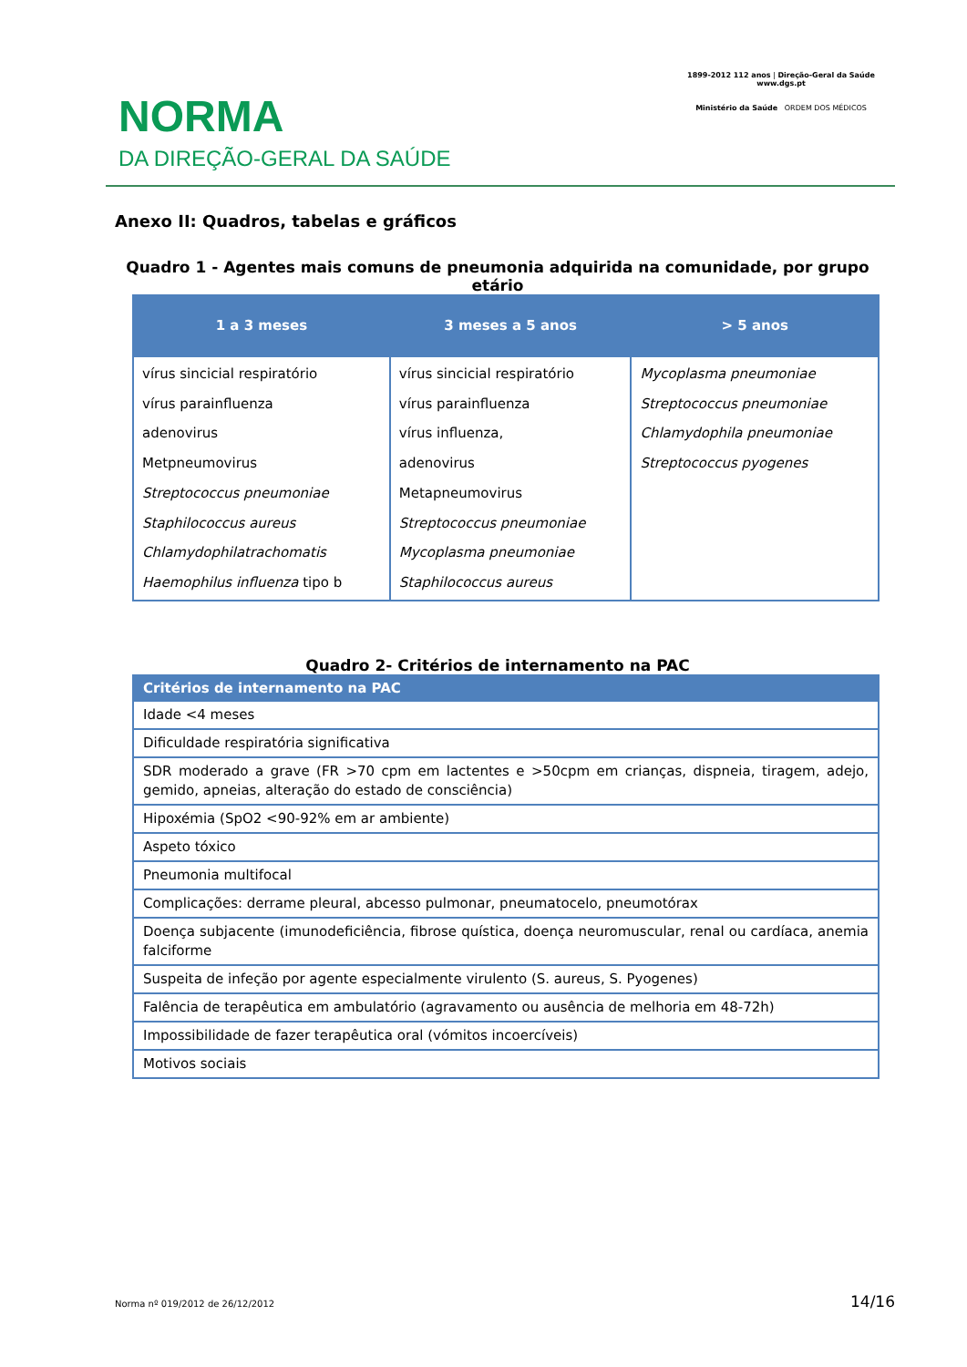NORMA
DA DIREÇÃO-GERAL DA SAÚDE
1899-2012 112 anos | Direção-Geral da Saúde
www.dgs.pt
Ministério da Saúde ORDEM DOS MÉDICOS
Anexo II: Quadros, tabelas e gráficos
Quadro 1 - Agentes mais comuns de pneumonia adquirida na comunidade, por grupo etário
| 1 a 3 meses | 3 meses a 5 anos | > 5 anos |
| --- | --- | --- |
| vírus sincicial respiratório vírus parainfluenza adenovirus Metpneumovirus Streptococcus pneumoniae Staphilococcus aureus Chlamydophilatrachomatis Haemophilus influenza tipo b | vírus sincicial respiratório vírus parainfluenza vírus influenza, adenovirus Metapneumovirus Streptococcus pneumoniae Mycoplasma pneumoniae Staphilococcus aureus | Mycoplasma pneumoniae Streptococcus pneumoniae Chlamydophila pneumoniae Streptococcus pyogenes |
Quadro 2- Critérios de internamento na PAC
| Critérios de internamento na PAC |
| --- |
| Idade <4 meses |
| Dificuldade respiratória significativa |
| SDR moderado a grave (FR >70 cpm em lactentes e >50cpm em crianças, dispneia, tiragem, adejo, gemido, apneias, alteração do estado de consciência) |
| Hipoxémia (SpO2 <90-92% em ar ambiente) |
| Aspeto tóxico |
| Pneumonia multifocal |
| Complicações: derrame pleural, abcesso pulmonar, pneumatocelo, pneumotórax |
| Doença subjacente (imunodeficiência, fibrose quística, doença neuromuscular, renal ou cardíaca, anemia falciforme |
| Suspeita de infeção por agente especialmente virulento (S. aureus, S. Pyogenes) |
| Falência de terapêutica em ambulatório (agravamento ou ausência de melhoria em 48-72h) |
| Impossibilidade de fazer terapêutica oral (vómitos incoercíveis) |
| Motivos sociais |
Norma nº 019/2012 de 26/12/2012 14/16